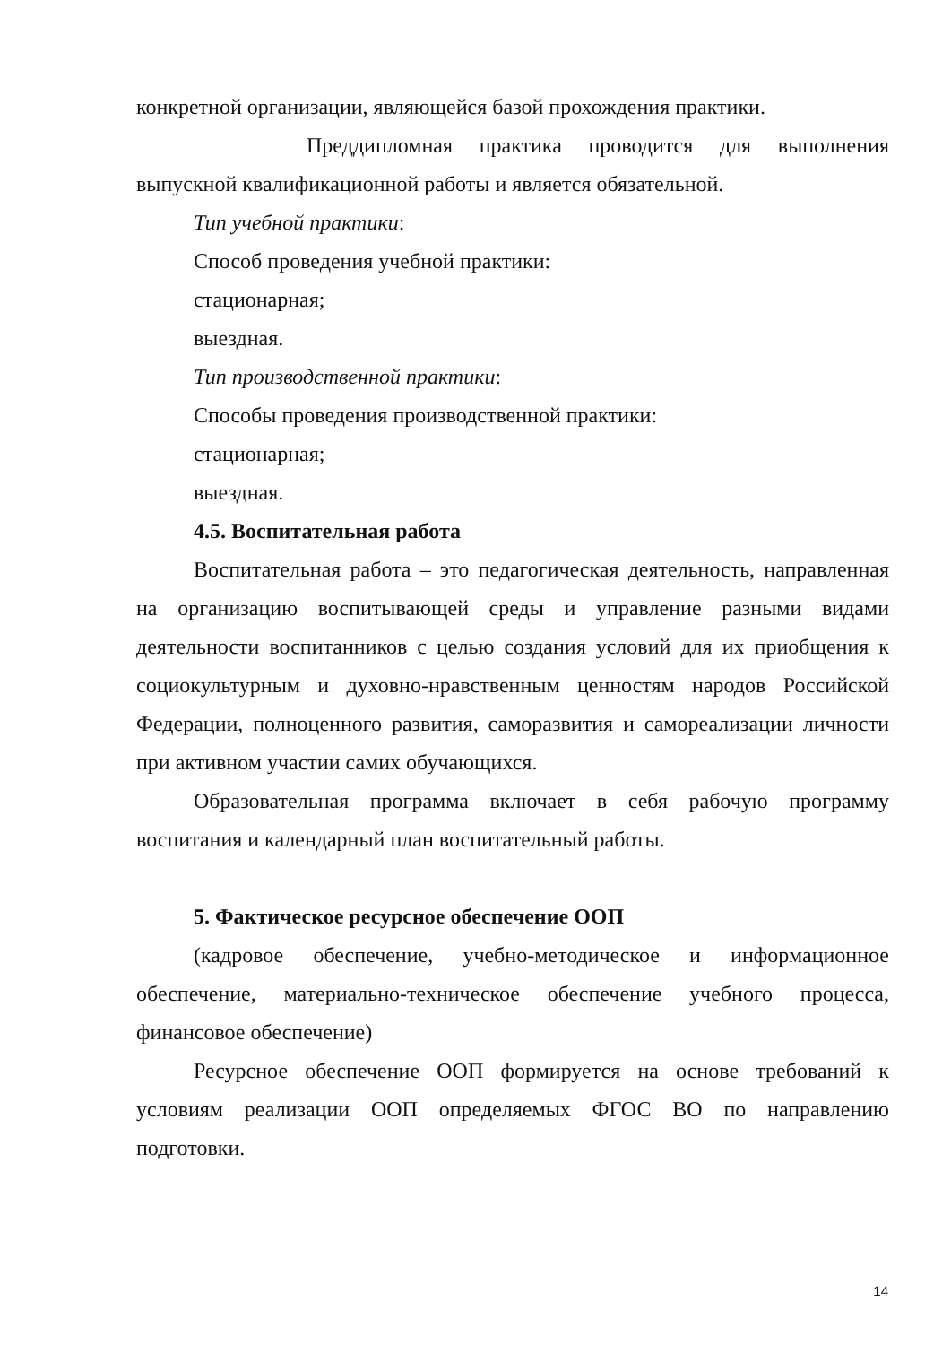конкретной организации, являющейся базой прохождения практики.
Преддипломная практика проводится для выполнения выпускной квалификационной работы и является обязательной.
Тип учебной практики:
Способ проведения учебной практики:
стационарная;
выездная.
Тип производственной практики:
Способы проведения производственной практики:
стационарная;
выездная.
4.5. Воспитательная работа
Воспитательная работа – это педагогическая деятельность, направленная на организацию воспитывающей среды и управление разными видами деятельности воспитанников с целью создания условий для их приобщения к социокультурным и духовно-нравственным ценностям народов Российской Федерации, полноценного развития, саморазвития и самореализации личности при активном участии самих обучающихся.
Образовательная программа включает в себя рабочую программу воспитания и календарный план воспитательный работы.
5. Фактическое ресурсное обеспечение ООП
(кадровое обеспечение, учебно-методическое и информационное обеспечение, материально-техническое обеспечение учебного процесса, финансовое обеспечение)
Ресурсное обеспечение ООП формируется на основе требований к условиям реализации ООП определяемых ФГОС ВО по направлению подготовки.
14